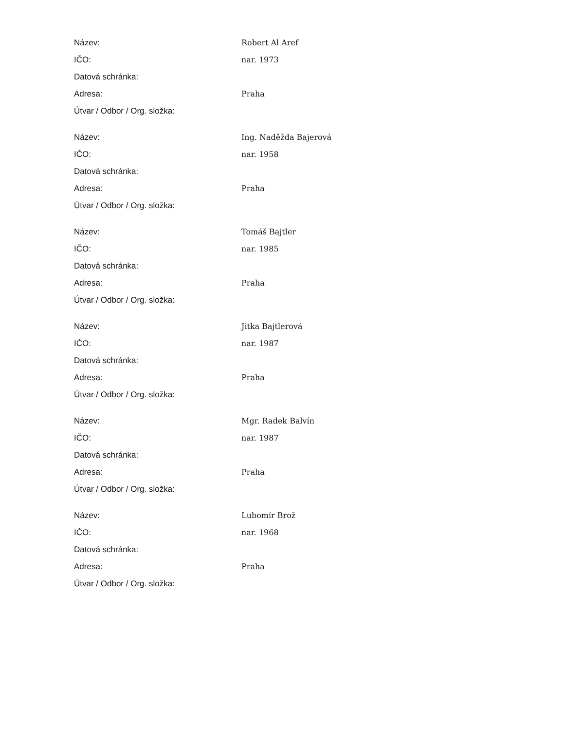| Název: | Robert Al Aref |
| IČO: | nar. 1973 |
| Datová schránka: | |
| Adresa: | Praha |
| Útvar / Odbor / Org. složka: | |
| Název: | Ing. Naděžda Bajerová |
| IČO: | nar. 1958 |
| Datová schránka: | |
| Adresa: | Praha |
| Útvar / Odbor / Org. složka: | |
| Název: | Tomáš Bajtler |
| IČO: | nar. 1985 |
| Datová schránka: | |
| Adresa: | Praha |
| Útvar / Odbor / Org. složka: | |
| Název: | Jitka Bajtlerová |
| IČO: | nar. 1987 |
| Datová schránka: | |
| Adresa: | Praha |
| Útvar / Odbor / Org. složka: | |
| Název: | Mgr. Radek Balvín |
| IČO: | nar. 1987 |
| Datová schránka: | |
| Adresa: | Praha |
| Útvar / Odbor / Org. složka: | |
| Název: | Lubomír Brož |
| IČO: | nar. 1968 |
| Datová schránka: | |
| Adresa: | Praha |
| Útvar / Odbor / Org. složka: | |